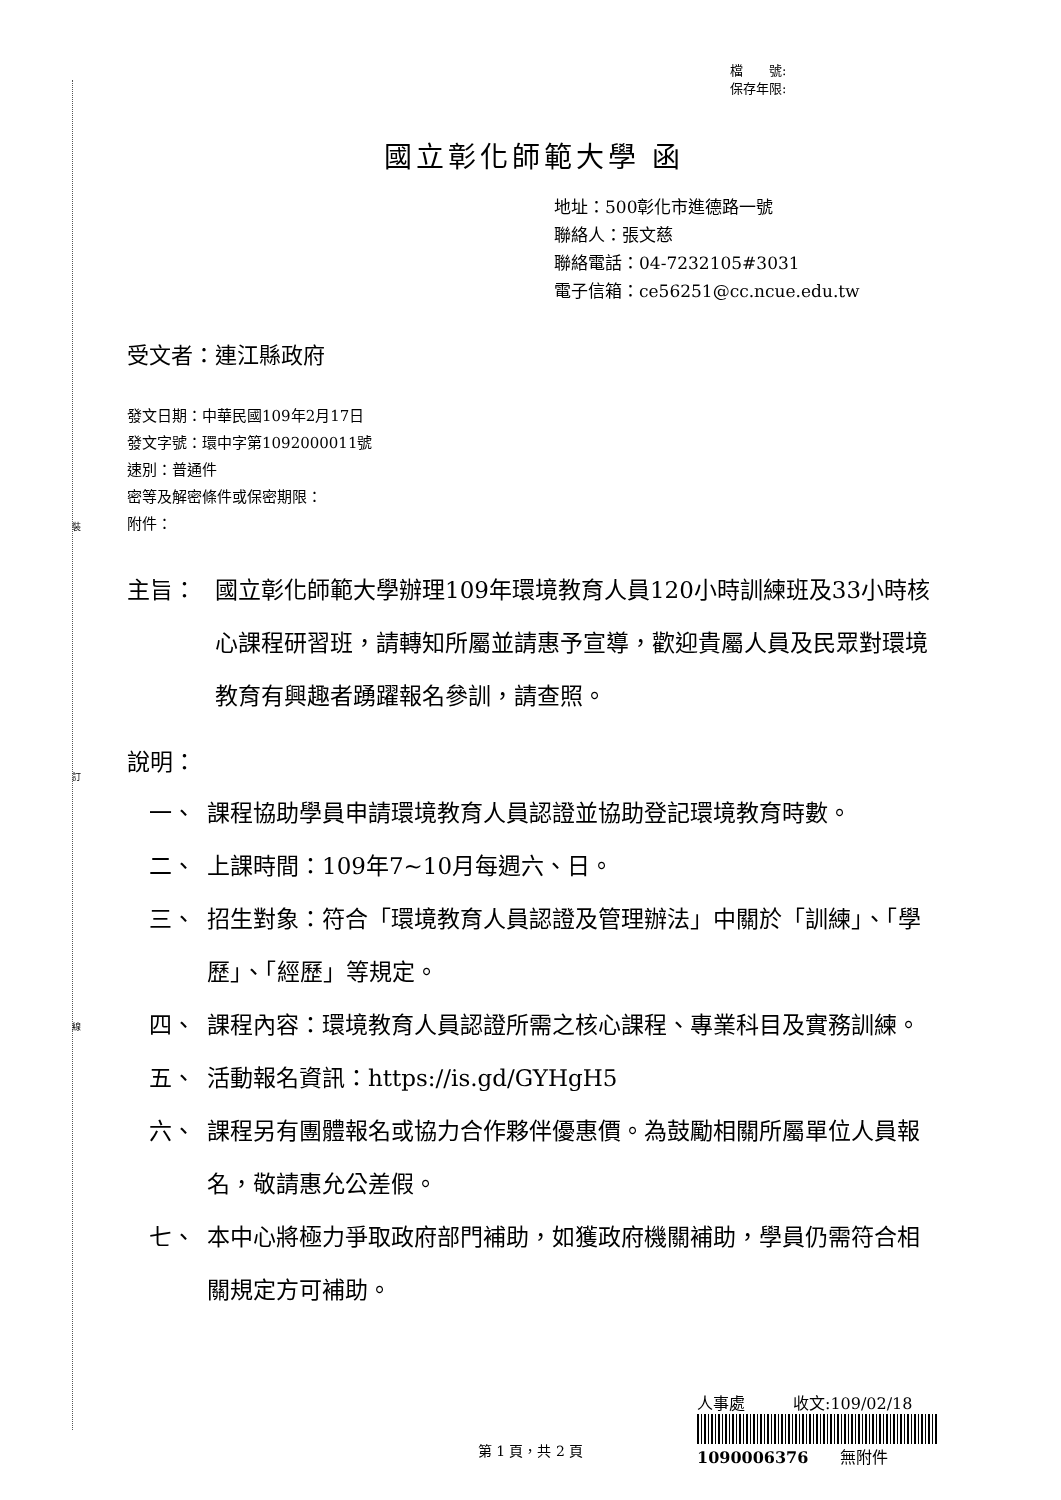裝
訂
線
檔　　號:
保存年限:
國立彰化師範大學 函
地址：500彰化市進德路一號
聯絡人：張文慈
聯絡電話：04-7232105#3031
電子信箱：ce56251@cc.ncue.edu.tw
受文者：連江縣政府
發文日期：中華民國109年2月17日
發文字號：環中字第1092000011號
速別：普通件
密等及解密條件或保密期限：
附件：
主旨： 國立彰化師範大學辦理109年環境教育人員120小時訓練班及33小時核心課程研習班，請轉知所屬並請惠予宣導，歡迎貴屬人員及民眾對環境教育有興趣者踴躍報名參訓，請查照。
說明：
一、 課程協助學員申請環境教育人員認證並協助登記環境教育時數。
二、 上課時間：109年7~10月每週六、日。
三、 招生對象：符合「環境教育人員認證及管理辦法」中關於「訓練」、「學歷」、「經歷」等規定。
四、 課程內容：環境教育人員認證所需之核心課程、專業科目及實務訓練。
五、 活動報名資訊：https://is.gd/GYHgH5
六、 課程另有團體報名或協力合作夥伴優惠價。為鼓勵相關所屬單位人員報名，敬請惠允公差假。
七、 本中心將極力爭取政府部門補助，如獲政府機關補助，學員仍需符合相關規定方可補助。
人事處　　　收文:109/02/18
1090006376　　無附件
第 1 頁，共 2 頁